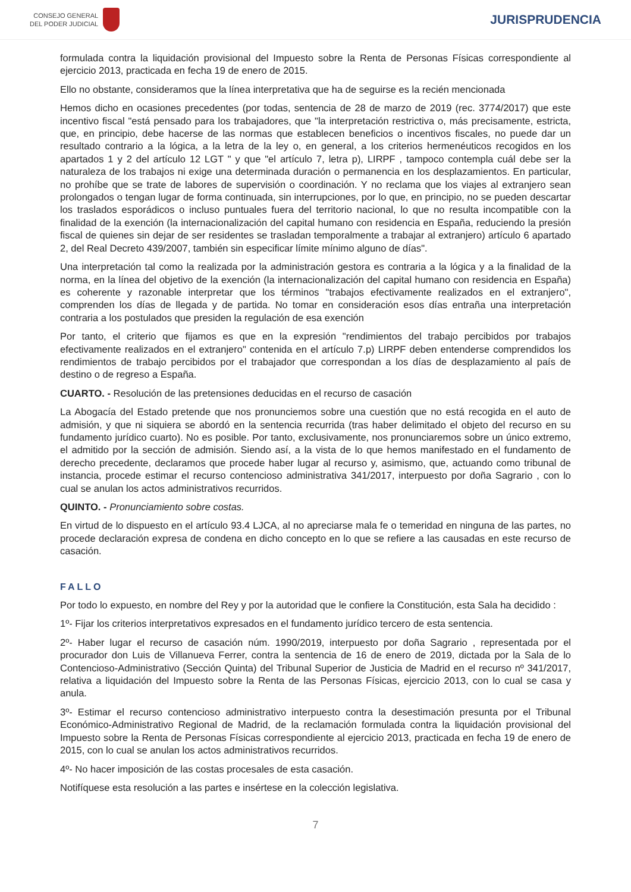CONSEJO GENERAL
DEL PODER JUDICIAL
JURISPRUDENCIA
formulada contra la liquidación provisional del Impuesto sobre la Renta de Personas Físicas correspondiente al ejercicio 2013, practicada en fecha 19 de enero de 2015.
Ello no obstante, consideramos que la línea interpretativa que ha de seguirse es la recién mencionada
Hemos dicho en ocasiones precedentes (por todas, sentencia de 28 de marzo de 2019 (rec. 3774/2017) que este incentivo fiscal "está pensado para los trabajadores, que "la interpretación restrictiva o, más precisamente, estricta, que, en principio, debe hacerse de las normas que establecen beneficios o incentivos fiscales, no puede dar un resultado contrario a la lógica, a la letra de la ley o, en general, a los criterios hermenéuticos recogidos en los apartados 1 y 2 del artículo 12 LGT " y que "el artículo 7, letra p), LIRPF , tampoco contempla cuál debe ser la naturaleza de los trabajos ni exige una determinada duración o permanencia en los desplazamientos. En particular, no prohíbe que se trate de labores de supervisión o coordinación. Y no reclama que los viajes al extranjero sean prolongados o tengan lugar de forma continuada, sin interrupciones, por lo que, en principio, no se pueden descartar los traslados esporádicos o incluso puntuales fuera del territorio nacional, lo que no resulta incompatible con la finalidad de la exención (la internacionalización del capital humano con residencia en España, reduciendo la presión fiscal de quienes sin dejar de ser residentes se trasladan temporalmente a trabajar al extranjero) artículo 6 apartado 2, del Real Decreto 439/2007, también sin especificar límite mínimo alguno de días".
Una interpretación tal como la realizada por la administración gestora es contraria a la lógica y a la finalidad de la norma, en la línea del objetivo de la exención (la internacionalización del capital humano con residencia en España) es coherente y razonable interpretar que los términos "trabajos efectivamente realizados en el extranjero", comprenden los días de llegada y de partida. No tomar en consideración esos días entraña una interpretación contraria a los postulados que presiden la regulación de esa exención
Por tanto, el criterio que fijamos es que en la expresión "rendimientos del trabajo percibidos por trabajos efectivamente realizados en el extranjero" contenida en el artículo 7.p) LIRPF deben entenderse comprendidos los rendimientos de trabajo percibidos por el trabajador que correspondan a los días de desplazamiento al país de destino o de regreso a España.
CUARTO. - Resolución de las pretensiones deducidas en el recurso de casación
La Abogacía del Estado pretende que nos pronunciemos sobre una cuestión que no está recogida en el auto de admisión, y que ni siquiera se abordó en la sentencia recurrida (tras haber delimitado el objeto del recurso en su fundamento jurídico cuarto). No es posible. Por tanto, exclusivamente, nos pronunciaremos sobre un único extremo, el admitido por la sección de admisión. Siendo así, a la vista de lo que hemos manifestado en el fundamento de derecho precedente, declaramos que procede haber lugar al recurso y, asimismo, que, actuando como tribunal de instancia, procede estimar el recurso contencioso administrativa 341/2017, interpuesto por doña Sagrario , con lo cual se anulan los actos administrativos recurridos.
QUINTO. - Pronunciamiento sobre costas.
En virtud de lo dispuesto en el artículo 93.4 LJCA, al no apreciarse mala fe o temeridad en ninguna de las partes, no procede declaración expresa de condena en dicho concepto en lo que se refiere a las causadas en este recurso de casación.
FALLO
Por todo lo expuesto, en nombre del Rey y por la autoridad que le confiere la Constitución, esta Sala ha decidido :
1º- Fijar los criterios interpretativos expresados en el fundamento jurídico tercero de esta sentencia.
2º- Haber lugar el recurso de casación núm. 1990/2019, interpuesto por doña Sagrario , representada por el procurador don Luis de Villanueva Ferrer, contra la sentencia de 16 de enero de 2019, dictada por la Sala de lo Contencioso-Administrativo (Sección Quinta) del Tribunal Superior de Justicia de Madrid en el recurso nº 341/2017, relativa a liquidación del Impuesto sobre la Renta de las Personas Físicas, ejercicio 2013, con lo cual se casa y anula.
3º- Estimar el recurso contencioso administrativo interpuesto contra la desestimación presunta por el Tribunal Económico-Administrativo Regional de Madrid, de la reclamación formulada contra la liquidación provisional del Impuesto sobre la Renta de Personas Físicas correspondiente al ejercicio 2013, practicada en fecha 19 de enero de 2015, con lo cual se anulan los actos administrativos recurridos.
4º- No hacer imposición de las costas procesales de esta casación.
Notifíquese esta resolución a las partes e insértese en la colección legislativa.
7